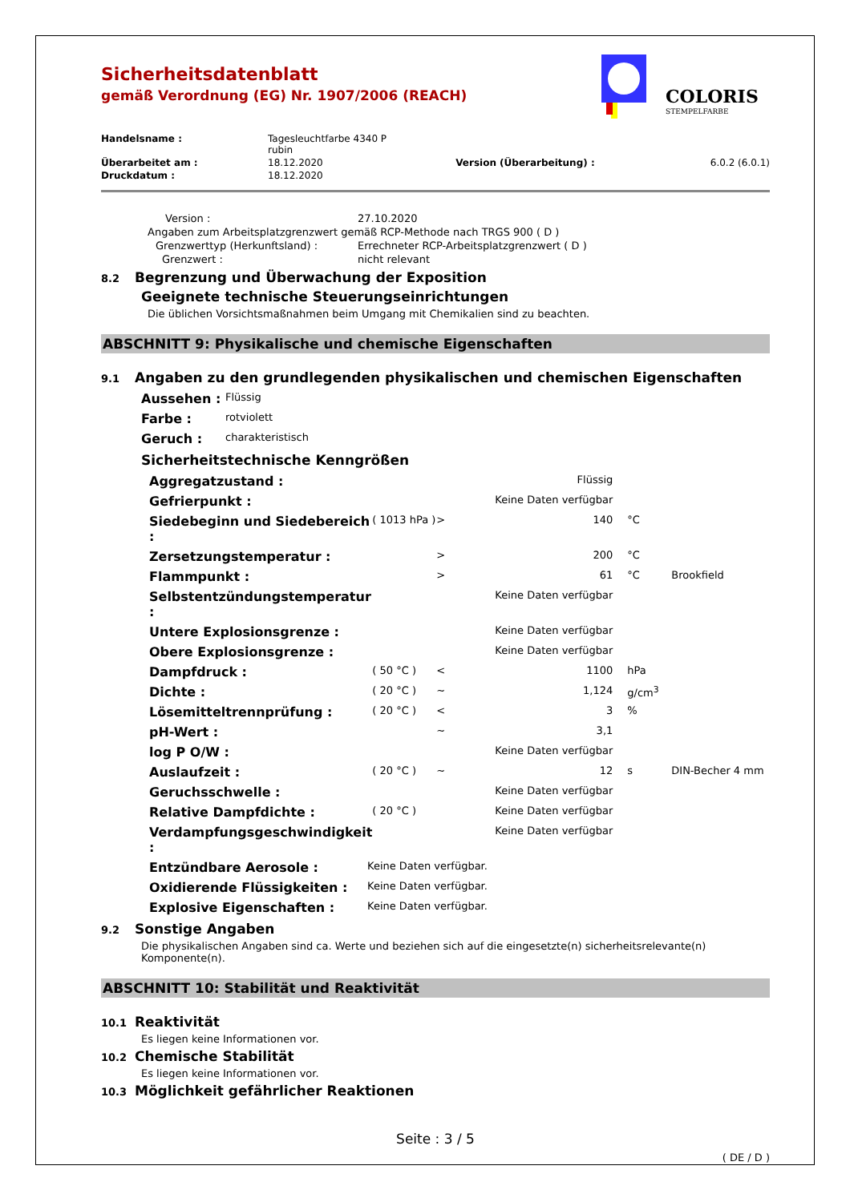COLORIS
STEMPELFARBE
Sicherheitsdatenblatt
gemäß Verordnung (EG) Nr. 1907/2006 (REACH)
| Handelsname : | Tagesleuchtfarbe 4340 P rubin | | |
| Überarbeitet am : | 18.12.2020 | Version (Überarbeitung) : | 6.0.2 (6.0.1) |
| Druckdatum : | 18.12.2020 | | |
| Version : | 27.10.2020 |
| Angaben zum Arbeitsplatzgrenzwert gemäß RCP-Methode nach TRGS 900 ( D ) | |
| Grenzwerttyp (Herkunftsland) : | Errechneter RCP-Arbeitsplatzgrenzwert ( D ) |
| Grenzwert : | nicht relevant |
8.2 Begrenzung und Überwachung der Exposition
Geeignete technische Steuerungseinrichtungen
Die üblichen Vorsichtsmaßnahmen beim Umgang mit Chemikalien sind zu beachten.
ABSCHNITT 9: Physikalische und chemische Eigenschaften
9.1 Angaben zu den grundlegenden physikalischen und chemischen Eigenschaften
| Aussehen : | Flüssig |
| Farbe : | rotviolett |
| Geruch : | charakteristisch |
Sicherheitstechnische Kenngrößen
| Aggregatzustand : | | | Flüssig | | |
| Gefrierpunkt : | | | Keine Daten verfügbar | | |
| Siedebeginn und Siedebereich : | ( 1013 hPa ) | > | 140 | °C | |
| Zersetzungstemperatur : | | > | 200 | °C | |
| Flammpunkt : | | > | 61 | °C | Brookfield |
| Selbstentzündungstemperatur : | | | Keine Daten verfügbar | | |
| Untere Explosionsgrenze : | | | Keine Daten verfügbar | | |
| Obere Explosionsgrenze : | | | Keine Daten verfügbar | | |
| Dampfdruck : | ( 50 °C ) | < | 1100 | hPa | |
| Dichte : | ( 20 °C ) | ~ | 1,124 | g/cm<sup>3</sup> | |
| Lösemitteltrennprüfung : | ( 20 °C ) | < | 3 | % | |
| pH-Wert : | | ~ | 3,1 | | |
| log P O/W : | | | Keine Daten verfügbar | | |
| Auslaufzeit : | ( 20 °C ) | ~ | 12 | s | DIN-Becher 4 mm |
| Geruchsschwelle : | | | Keine Daten verfügbar | | |
| Relative Dampfdichte : | ( 20 °C ) | | Keine Daten verfügbar | | |
| Verdampfungsgeschwindigkeit : | | | Keine Daten verfügbar | | |
| Entzündbare Aerosole : | Keine Daten verfügbar. |
| Oxidierende Flüssigkeiten : | Keine Daten verfügbar. |
| Explosive Eigenschaften : | Keine Daten verfügbar. |
9.2 Sonstige Angaben
Die physikalischen Angaben sind ca. Werte und beziehen sich auf die eingesetzte(n) sicherheitsrelevante(n) Komponente(n).
ABSCHNITT 10: Stabilität und Reaktivität
10.1 Reaktivität
Es liegen keine Informationen vor.
10.2 Chemische Stabilität
Es liegen keine Informationen vor.
10.3 Möglichkeit gefährlicher Reaktionen
Seite : 3 / 5
( DE / D )